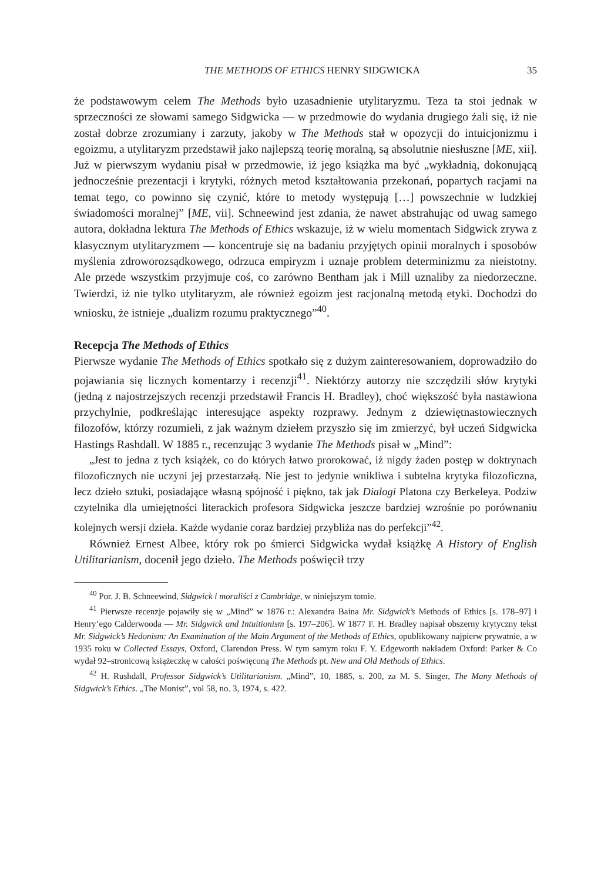THE METHODS OF ETHICS HENRY SIDGWICKA 35
że podstawowym celem The Methods było uzasadnienie utylitaryzmu. Teza ta stoi jednak w sprzeczności ze słowami samego Sidgwicka — w przedmowie do wydania drugiego żali się, iż nie został dobrze zrozumiany i zarzuty, jakoby w The Methods stał w opozycji do intuicjonizmu i egoizmu, a utylitaryzm przedstawił jako najlepszą teorię moralną, są absolutnie niesłuszne [ME, xii]. Już w pierwszym wydaniu pisał w przedmowie, iż jego książka ma być „wykładnią, dokonującą jednocześnie prezentacji i krytyki, różnych metod kształtowania przekonań, popartych racjami na temat tego, co powinno się czynić, które to metody występują […] powszechnie w ludzkiej świadomości moralnej” [ME, vii]. Schneewind jest zdania, że nawet abstrahując od uwag samego autora, dokładna lektura The Methods of Ethics wskazuje, iż w wielu momentach Sidgwick zrywa z klasycznym utylitaryzmem — koncentruje się na badaniu przyjętych opinii moralnych i sposobów myślenia zdroworozsądkowego, odrzuca empiryzm i uznaje problem determinizmu za nieistotny. Ale przede wszystkim przyjmuje coś, co zarówno Bentham jak i Mill uznaliby za niedorzeczne. Twierdzi, iż nie tylko utylitaryzm, ale również egoizm jest racjonalną metodą etyki. Dochodzi do wniosku, że istnieje „dualizm rozumu praktycznego”<sup>40</sup>.
Recepcja The Methods of Ethics
Pierwsze wydanie The Methods of Ethics spotkało się z dużym zainteresowaniem, doprowadziło do pojawiania się licznych komentarzy i recenzji<sup>41</sup>. Niektórzy autorzy nie szczędzili słów krytyki (jedną z najostrzejszych recenzji przedstawił Francis H. Bradley), choć większość była nastawiona przychylnie, podkreślając interesujące aspekty rozprawy. Jednym z dziewiętnastowiecznych filozofów, którzy rozumieli, z jak ważnym dziełem przyszło się im zmierzyć, był uczeń Sidgwicka Hastings Rashdall. W 1885 r., recenzując 3 wydanie The Methods pisał w „Mind”:
„Jest to jedna z tych książek, co do których łatwo prorokować, iż nigdy żaden postęp w doktrynach filozoficznych nie uczyni jej przestarzałą. Nie jest to jedynie wnikliwa i subtelna krytyka filozoficzna, lecz dzieło sztuki, posiadające własną spójność i piękno, tak jak Dialogi Platona czy Berkeleya. Podziw czytelnika dla umiejętności literackich profesora Sidgwicka jeszcze bardziej wzrośnie po porównaniu kolejnych wersji dzieła. Każde wydanie coraz bardziej przybliża nas do perfekcji”<sup>42</sup>.
Również Ernest Albee, który rok po śmierci Sidgwicka wydał książkę A History of English Utilitarianism, docenił jego dzieło. The Methods poświęcił trzy
<sup>40</sup> Por. J. B. Schneewind, Sidgwick i moraliści z Cambridge, w niniejszym tomie.
<sup>41</sup> Pierwsze recenzje pojawiły się w „Mind” w 1876 r.: Alexandra Baina Mr. Sidgwick’s Methods of Ethics [s. 178–97] i Henry’ego Calderwooda — Mr. Sidgwick and Intuitionism [s. 197–206]. W 1877 F. H. Bradley napisał obszerny krytyczny tekst Mr. Sidgwick’s Hedonism: An Examination of the Main Argument of the Methods of Ethics, opublikowany najpierw prywatnie, a w 1935 roku w Collected Essays, Oxford, Clarendon Press. W tym samym roku F. Y. Edgeworth nakładem Oxford: Parker & Co wydał 92–stronicową książeczkę w całości poświęconą The Methods pt. New and Old Methods of Ethics.
<sup>42</sup> H. Rushdall, Professor Sidgwick’s Utilitarianism. „Mind”, 10, 1885, s. 200, za M. S. Singer, The Many Methods of Sidgwick’s Ethics. „The Monist”, vol 58, no. 3, 1974, s. 422.